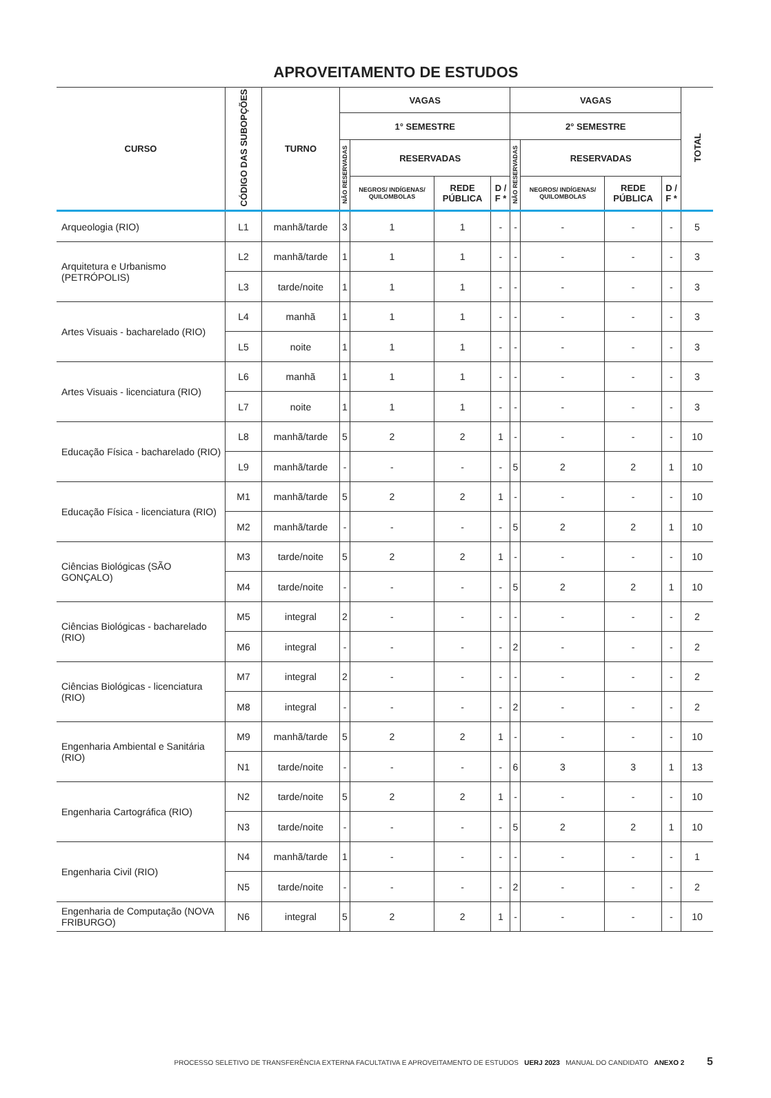APROVEITAMENTO DE ESTUDOS
| CURSO | CÓDIGO DAS SUBOPÇÕES | TURNO | VAGAS | | | | VAGAS | | | | TOTAL |
| --- | --- | --- | --- | --- | --- | --- | --- | --- | --- | --- | --- |
| | | | 1° SEMESTRE | | | | 2° SEMESTRE | | | | |
| | | | NÃO RESERVADAS | RESERVADAS | | | NÃO RESERVADAS | RESERVADAS | | | |
| | | | | NEGROS/ INDÍGENAS/ QUILOMBOLAS | REDE PÚBLICA | D / F * | | NEGROS/ INDÍGENAS/ QUILOMBOLAS | REDE PÚBLICA | D / F * | |
| Arqueologia (RIO) | L1 | manhã/tarde | 3 | 1 | 1 | - | - | - | - | - | 5 |
| Arquitetura e Urbanismo (PETRÓPOLIS) | L2 | manhã/tarde | 1 | 1 | 1 | - | - | - | - | - | 3 |
| | L3 | tarde/noite | 1 | 1 | 1 | - | - | - | - | - | 3 |
| Artes Visuais - bacharelado (RIO) | L4 | manhã | 1 | 1 | 1 | - | - | - | - | - | 3 |
| | L5 | noite | 1 | 1 | 1 | - | - | - | - | - | 3 |
| Artes Visuais - licenciatura (RIO) | L6 | manhã | 1 | 1 | 1 | - | - | - | - | - | 3 |
| | L7 | noite | 1 | 1 | 1 | - | - | - | - | - | 3 |
| Educação Física - bacharelado (RIO) | L8 | manhã/tarde | 5 | 2 | 2 | 1 | - | - | - | - | 10 |
| | L9 | manhã/tarde | - | - | - | - | 5 | 2 | 2 | 1 | 10 |
| Educação Física - licenciatura (RIO) | M1 | manhã/tarde | 5 | 2 | 2 | 1 | - | - | - | - | 10 |
| | M2 | manhã/tarde | - | - | - | - | 5 | 2 | 2 | 1 | 10 |
| Ciências Biológicas (SÃO GONÇALO) | M3 | tarde/noite | 5 | 2 | 2 | 1 | - | - | - | - | 10 |
| | M4 | tarde/noite | - | - | - | - | 5 | 2 | 2 | 1 | 10 |
| Ciências Biológicas - bacharelado (RIO) | M5 | integral | 2 | - | - | - | - | - | - | - | 2 |
| | M6 | integral | - | - | - | - | 2 | - | - | - | 2 |
| Ciências Biológicas - licenciatura (RIO) | M7 | integral | 2 | - | - | - | - | - | - | - | 2 |
| | M8 | integral | - | - | - | - | 2 | - | - | - | 2 |
| Engenharia Ambiental e Sanitária (RIO) | M9 | manhã/tarde | 5 | 2 | 2 | 1 | - | - | - | - | 10 |
| | N1 | tarde/noite | - | - | - | - | 6 | 3 | 3 | 1 | 13 |
| Engenharia Cartográfica (RIO) | N2 | tarde/noite | 5 | 2 | 2 | 1 | - | - | - | - | 10 |
| | N3 | tarde/noite | - | - | - | - | 5 | 2 | 2 | 1 | 10 |
| Engenharia Civil (RIO) | N4 | manhã/tarde | 1 | - | - | - | - | - | - | - | 1 |
| | N5 | tarde/noite | - | - | - | - | 2 | - | - | - | 2 |
| Engenharia de Computação (NOVA FRIBURGO) | N6 | integral | 5 | 2 | 2 | 1 | - | - | - | - | 10 |
PROCESSO SELETIVO DE TRANSFERÊNCIA EXTERNA FACULTATIVA E APROVEITAMENTO DE ESTUDOS UERJ 2023 MANUAL DO CANDIDATO ANEXO 2 5